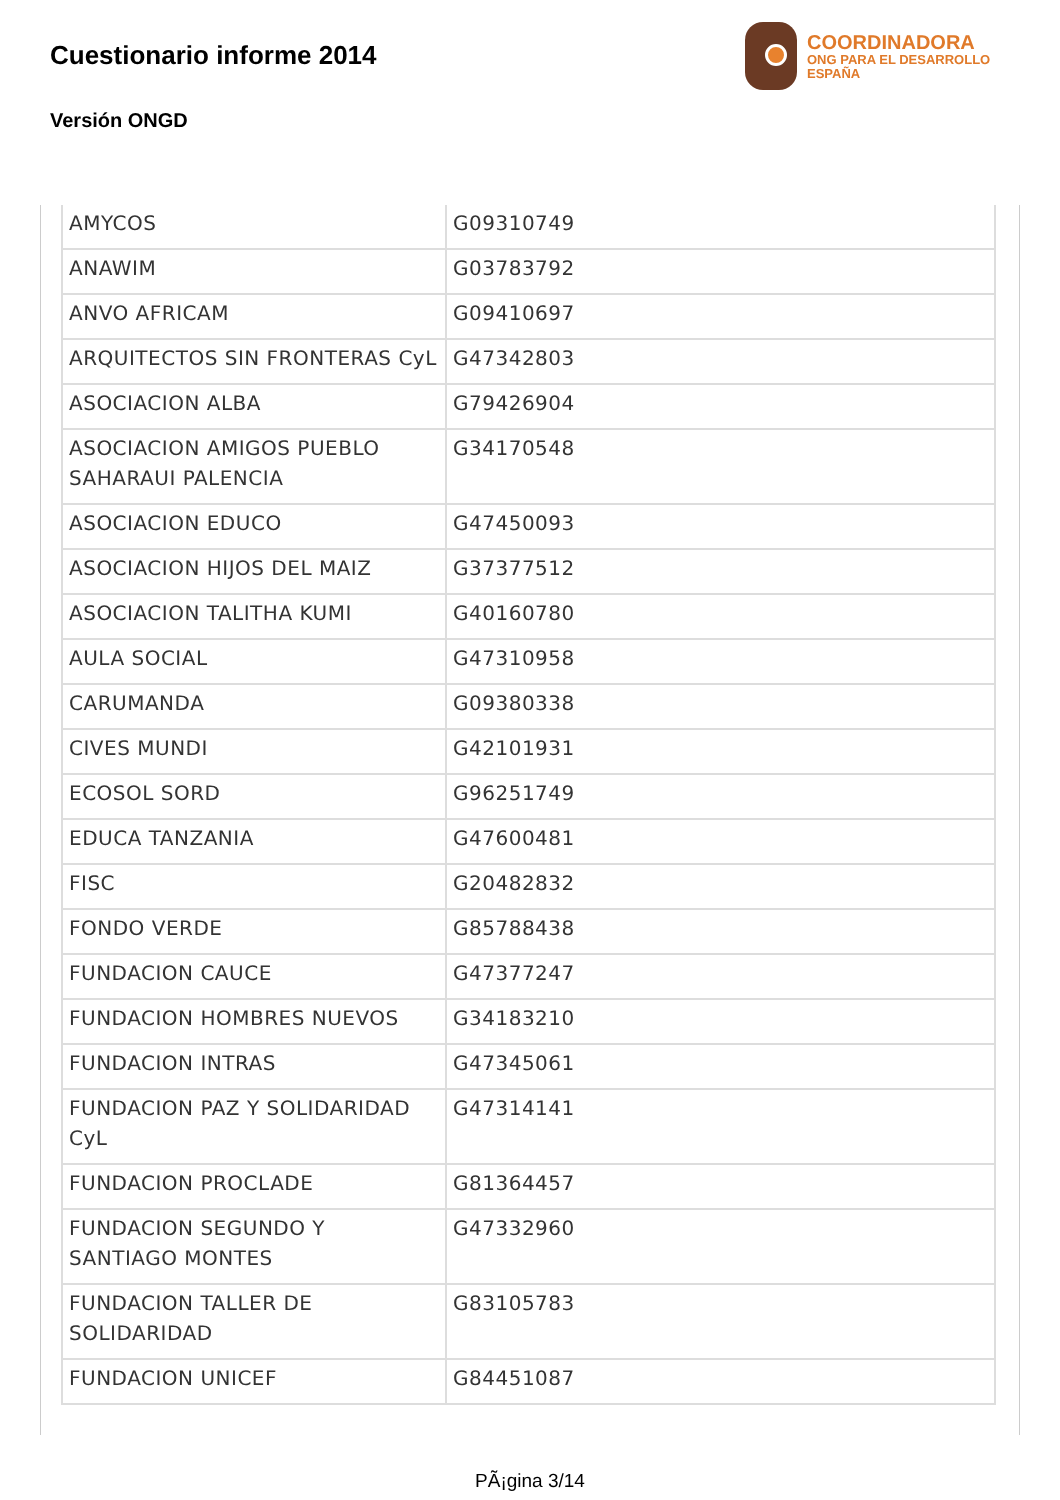Cuestionario informe 2014
Versión ONGD
COORDINADORA
ONG PARA EL DESARROLLO
ESPAÑA
| AMYCOS | G09310749 |
| ANAWIM | G03783792 |
| ANVO AFRICAM | G09410697 |
| ARQUITECTOS SIN FRONTERAS CyL | G47342803 |
| ASOCIACION ALBA | G79426904 |
| ASOCIACION AMIGOS PUEBLO SAHARAUI PALENCIA | G34170548 |
| ASOCIACION EDUCO | G47450093 |
| ASOCIACION HIJOS DEL MAIZ | G37377512 |
| ASOCIACION TALITHA KUMI | G40160780 |
| AULA SOCIAL | G47310958 |
| CARUMANDA | G09380338 |
| CIVES MUNDI | G42101931 |
| ECOSOL SORD | G96251749 |
| EDUCA TANZANIA | G47600481 |
| FISC | G20482832 |
| FONDO VERDE | G85788438 |
| FUNDACION CAUCE | G47377247 |
| FUNDACION HOMBRES NUEVOS | G34183210 |
| FUNDACION INTRAS | G47345061 |
| FUNDACION PAZ Y SOLIDARIDAD CyL | G47314141 |
| FUNDACION PROCLADE | G81364457 |
| FUNDACION SEGUNDO Y SANTIAGO MONTES | G47332960 |
| FUNDACION TALLER DE SOLIDARIDAD | G83105783 |
| FUNDACION UNICEF | G84451087 |
PÃ¡gina 3/14